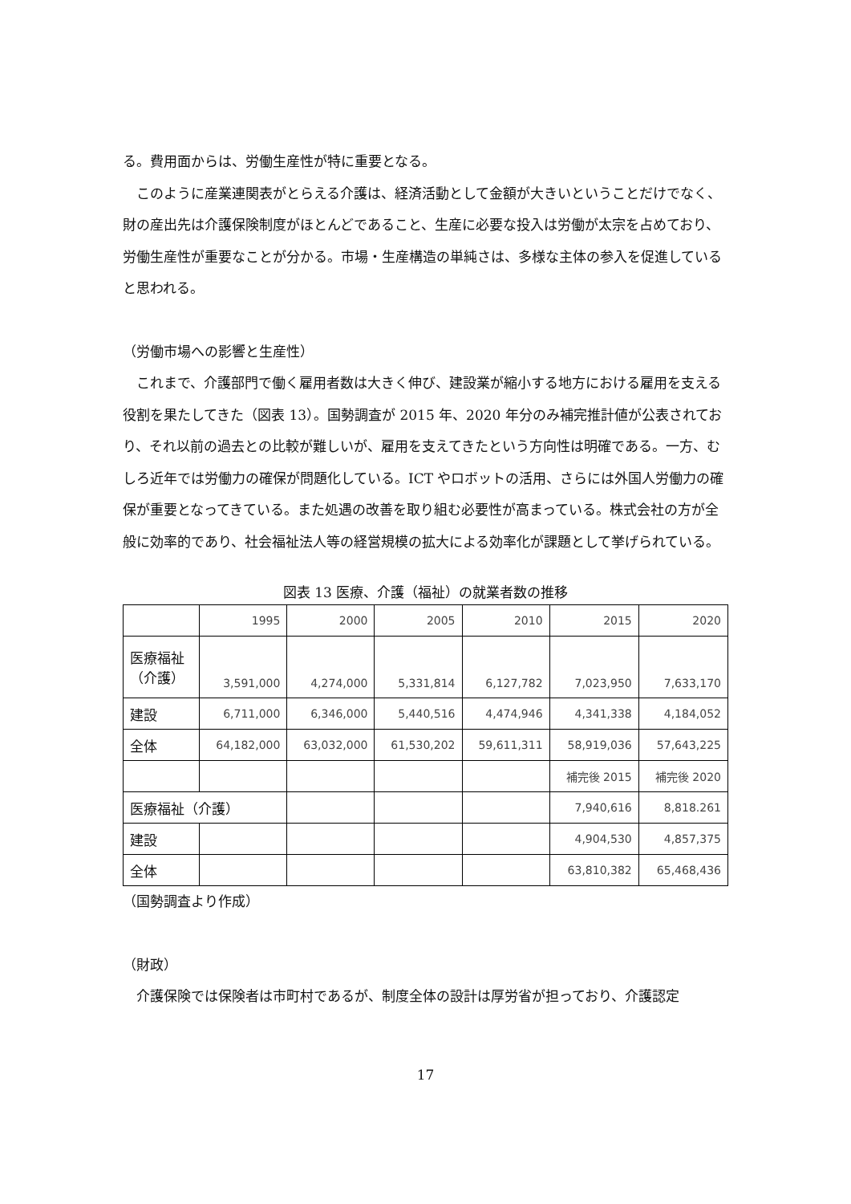る。費用面からは、労働生産性が特に重要となる。
このように産業連関表がとらえる介護は、経済活動として金額が大きいということだけでなく、財の産出先は介護保険制度がほとんどであること、生産に必要な投入は労働が太宗を占めており、労働生産性が重要なことが分かる。市場・生産構造の単純さは、多様な主体の参入を促進していると思われる。
（労働市場への影響と生産性）
これまで、介護部門で働く雇用者数は大きく伸び、建設業が縮小する地方における雇用を支える役割を果たしてきた（図表 13）。国勢調査が 2015 年、2020 年分のみ補完推計値が公表されており、それ以前の過去との比較が難しいが、雇用を支えてきたという方向性は明確である。一方、むしろ近年では労働力の確保が問題化している。ICT やロボットの活用、さらには外国人労働力の確保が重要となってきている。また処遇の改善を取り組む必要性が高まっている。株式会社の方が全般に効率的であり、社会福祉法人等の経営規模の拡大による効率化が課題として挙げられている。
図表 13 医療、介護（福祉）の就業者数の推移
| | 1995 | 2000 | 2005 | 2010 | 2015 | 2020 |
| 医療福祉 （介護） | 3,591,000 | 4,274,000 | 5,331,814 | 6,127,782 | 7,023,950 | 7,633,170 |
| 建設 | 6,711,000 | 6,346,000 | 5,440,516 | 4,474,946 | 4,341,338 | 4,184,052 |
| 全体 | 64,182,000 | 63,032,000 | 61,530,202 | 59,611,311 | 58,919,036 | 57,643,225 |
| | | | | | 補完後 2015 | 補完後 2020 |
| 医療福祉（介護） | | | | | 7,940,616 | 8,818.261 |
| 建設 | | | | | 4,904,530 | 4,857,375 |
| 全体 | | | | | 63,810,382 | 65,468,436 |
（国勢調査より作成）
（財政）
介護保険では保険者は市町村であるが、制度全体の設計は厚労省が担っており、介護認定
17